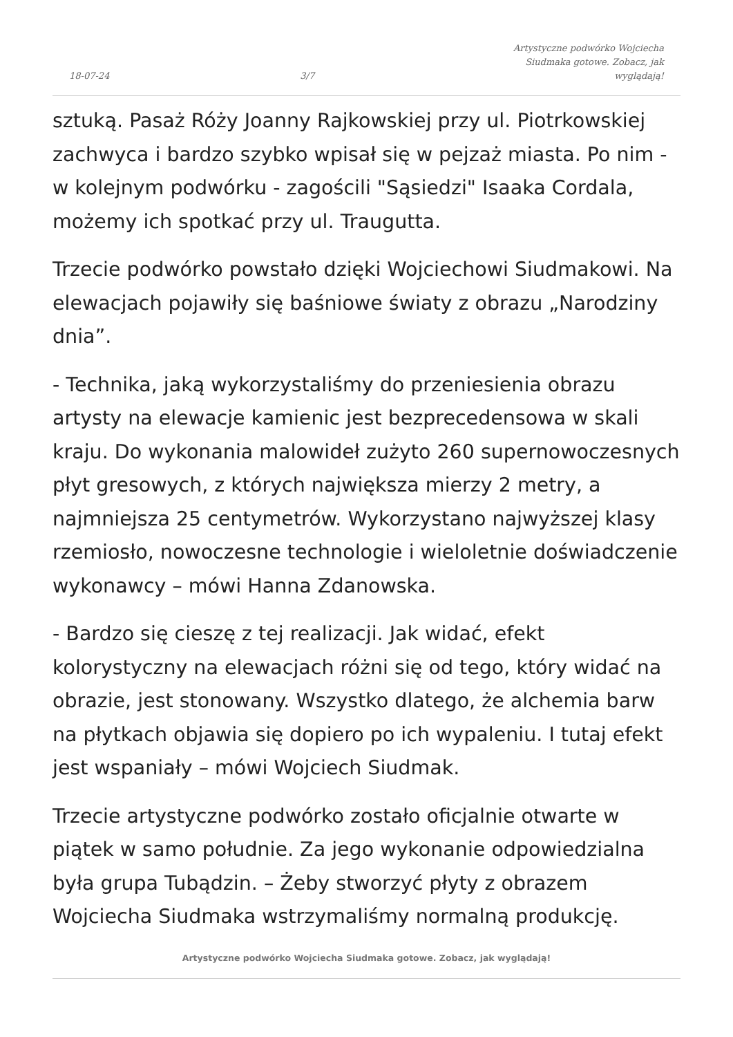18-07-24 3/7 Artystyczne podwórko Wojciecha Siudmaka gotowe. Zobacz, jak wyglądają!
sztuką. Pasaż Róży Joanny Rajkowskiej przy ul. Piotrkowskiej zachwyca i bardzo szybko wpisał się w pejzaż miasta. Po nim - w kolejnym podwórku - zagościli "Sąsiedzi" Isaaka Cordala, możemy ich spotkać przy ul. Traugutta.
Trzecie podwórko powstało dzięki Wojciechowi Siudmakowi. Na elewacjach pojawiły się baśniowe światy z obrazu „Narodziny dnia”.
- Technika, jaką wykorzystaliśmy do przeniesienia obrazu artysty na elewacje kamienic jest bezprecedensowa w skali kraju. Do wykonania malowideł zużyto 260 supernowoczesnych płyt gresowych, z których największa mierzy 2 metry, a najmniejsza 25 centymetrów. Wykorzystano najwyższej klasy rzemiosło, nowoczesne technologie i wieloletnie doświadczenie wykonawcy – mówi Hanna Zdanowska.
- Bardzo się cieszę z tej realizacji. Jak widać, efekt kolorystyczny na elewacjach różni się od tego, który widać na obrazie, jest stonowany. Wszystko dlatego, że alchemia barw na płytkach objawia się dopiero po ich wypaleniu. I tutaj efekt jest wspaniały – mówi Wojciech Siudmak.
Trzecie artystyczne podwórko zostało oficjalnie otwarte w piątek w samo południe. Za jego wykonanie odpowiedzialna była grupa Tubądzin. – Żeby stworzyć płyty z obrazem Wojciecha Siudmaka wstrzymaliśmy normalną produkcję.
Artystyczne podwórko Wojciecha Siudmaka gotowe. Zobacz, jak wyglądają!